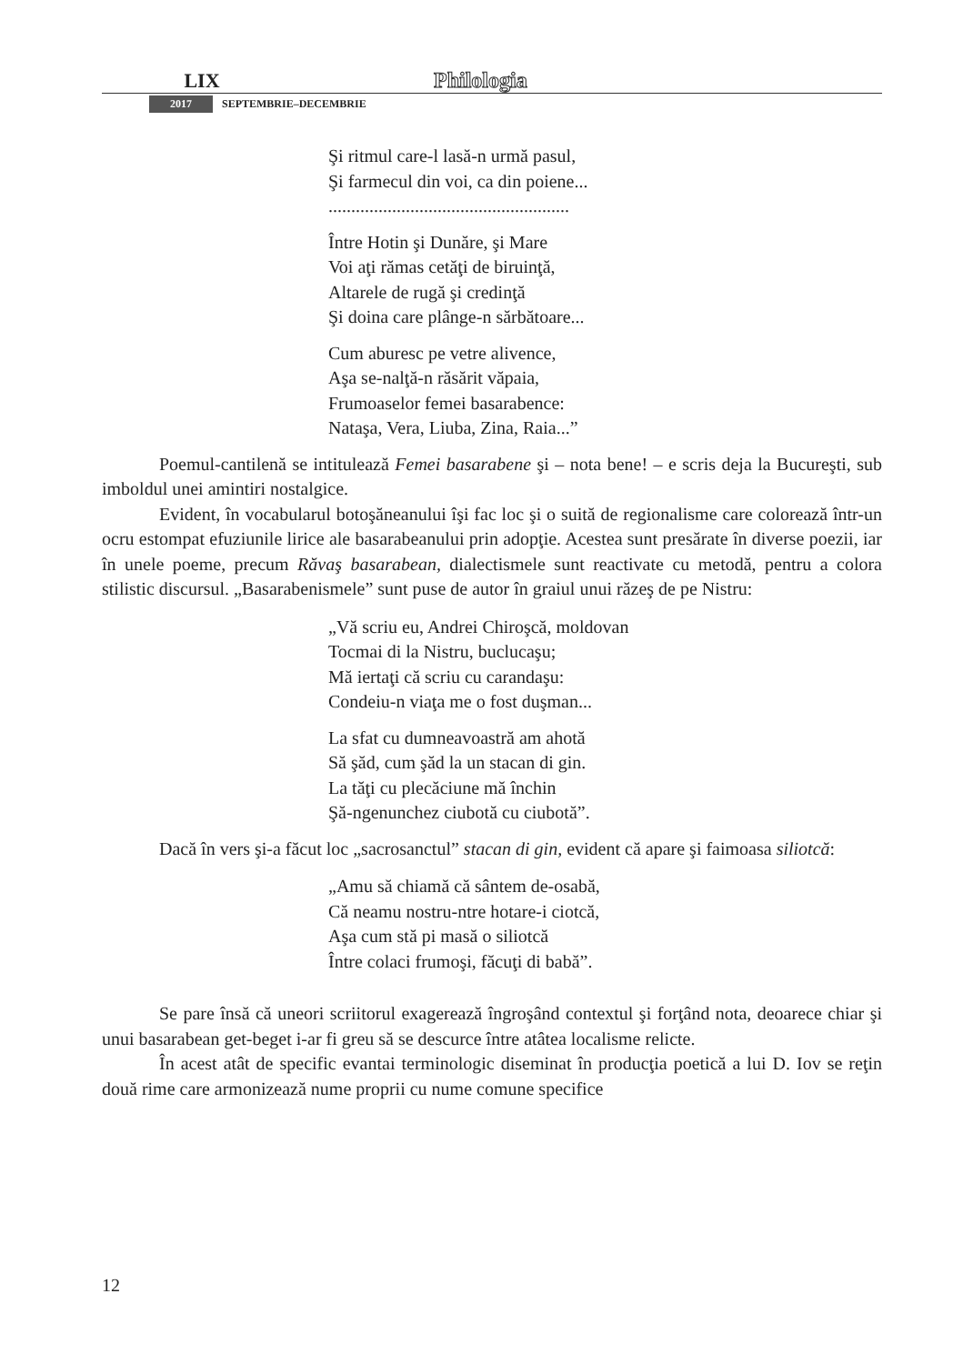LIX Philologia
2017 SEPTEMBRIE–DECEMBRIE
Şi ritmul care-l lasă-n urmă pasul,
Şi farmecul din voi, ca din poiene...
.....................................................
Între Hotin şi Dunăre, şi Mare
Voi aţi rămas cetăţi de biruinţă,
Altarele de rugă şi credinţă
Şi doina care plânge-n sărbătoare...
Cum aburesc pe vetre alivence,
Aşa se-nalţă-n răsărit văpaia,
Frumoaselor femei basarabence:
Nataşa, Vera, Liuba, Zina, Raia...”
Poemul-cantilenă se intitulează Femei basarabene şi – nota bene! – e scris deja la Bucureşti, sub imboldul unei amintiri nostalgice.
Evident, în vocabularul botoşăneanului îşi fac loc şi o suită de regionalisme care colorează într-un ocru estompat efuziunile lirice ale basarabeanului prin adopţie. Acestea sunt presărate în diverse poezii, iar în unele poeme, precum Răvaş basarabean, dialectismele sunt reactivate cu metodă, pentru a colora stilistic discursul. „Basarabenismele” sunt puse de autor în graiul unui răzeş de pe Nistru:
„Vă scriu eu, Andrei Chiroşcă, moldovan
Tocmai di la Nistru, buclucaşu;
Mă iertaţi că scriu cu carandaşu:
Condeiu-n viaţa me o fost duşman...
La sfat cu dumneavoastră am ahotă
Să şăd, cum şăd la un stacan di gin.
La tăţi cu plecăciune mă închin
Şă-ngenunchez ciubotă cu ciubotă”.
Dacă în vers şi-a făcut loc „sacrosanctul” stacan di gin, evident că apare şi faimoasa siliotcă:
„Amu să chiamă că sântem de-osabă,
Că neamu nostru-ntre hotare-i ciotcă,
Aşa cum stă pi masă o siliotcă
Între colaci frumoşi, făcuţi di babă”.
Se pare însă că uneori scriitorul exagerează îngroşând contextul şi forţând nota, deoarece chiar şi unui basarabean get-beget i-ar fi greu să se descurce între atâtea localisme relicte.
În acest atât de specific evantai terminologic diseminat în producţia poetică a lui D. Iov se reţin două rime care armonizează nume proprii cu nume comune specifice
12